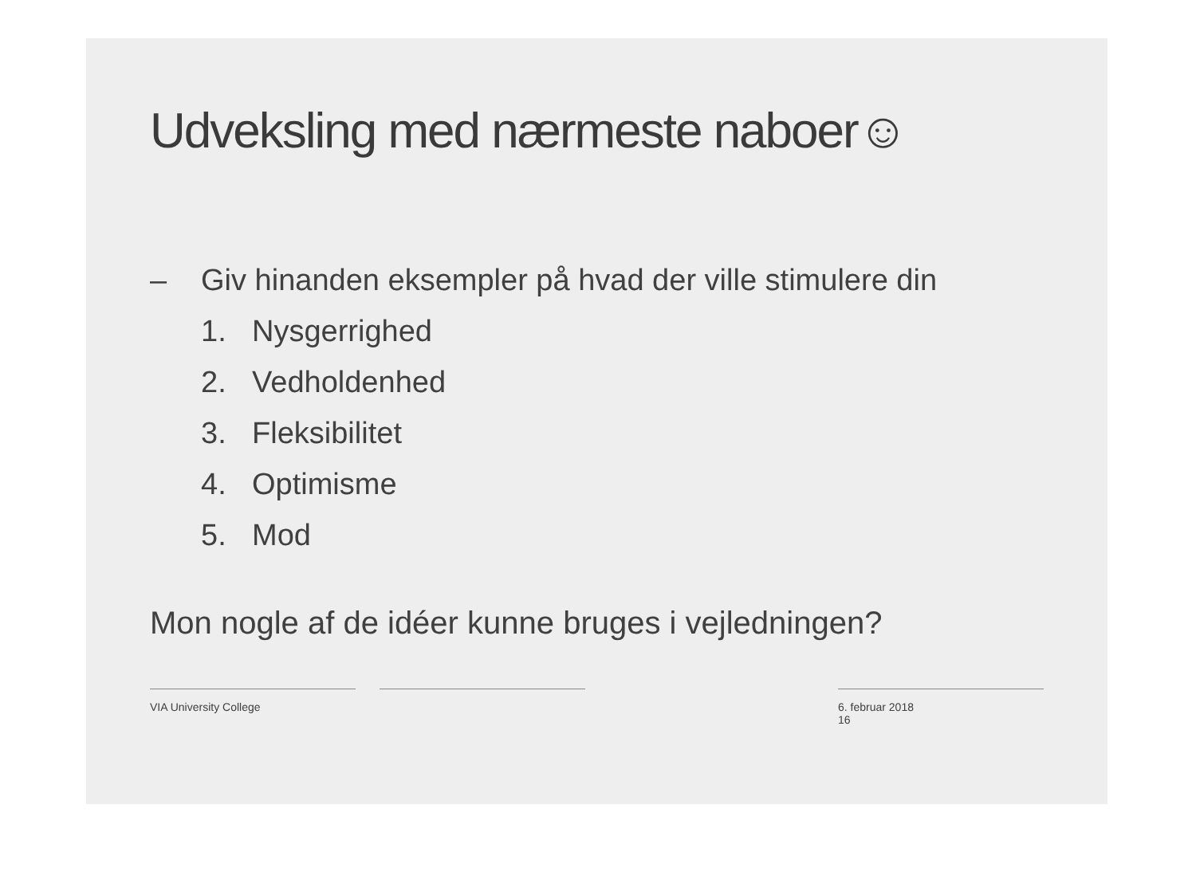Udveksling med nærmeste naboer☺
– Giv hinanden eksempler på hvad der ville stimulere din
1. Nysgerrighed
2. Vedholdenhed
3. Fleksibilitet
4. Optimisme
5. Mod
Mon nogle af de idéer kunne bruges i vejledningen?
VIA University College 6. februar 2018
16